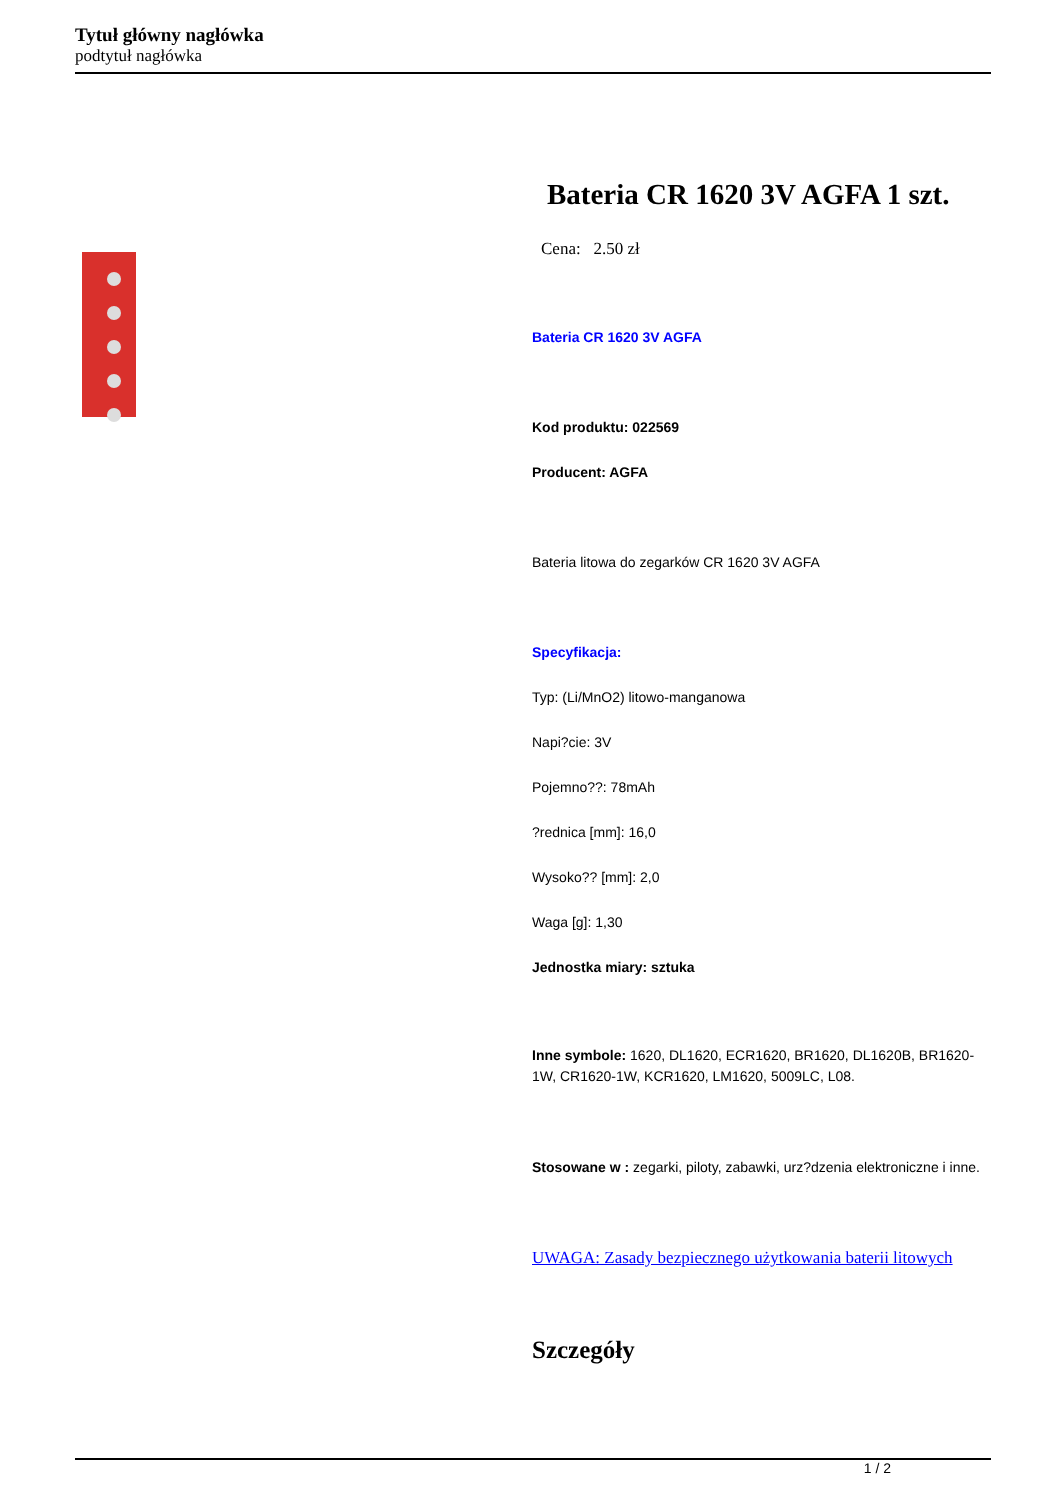Tytuł główny nagłówka
podtytuł nagłówka
Bateria CR 1620 3V AGFA 1 szt.
Cena: 2.50 zł
Bateria CR 1620 3V AGFA
Kod produktu: 022569
Producent: AGFA
Bateria litowa do zegarków CR 1620 3V AGFA
Specyfikacja:
Typ: (Li/MnO2) litowo-manganowa
Napi?cie: 3V
Pojemno??: 78mAh
?rednica [mm]: 16,0
Wysoko?? [mm]: 2,0
Waga [g]: 1,30
Jednostka miary: sztuka
Inne symbole: 1620, DL1620, ECR1620, BR1620, DL1620B, BR1620-1W, CR1620-1W, KCR1620, LM1620, 5009LC, L08.
Stosowane w : zegarki, piloty, zabawki, urz?dzenia elektroniczne i inne.
UWAGA: Zasady bezpiecznego użytkowania baterii litowych
Szczegóły
1 / 2